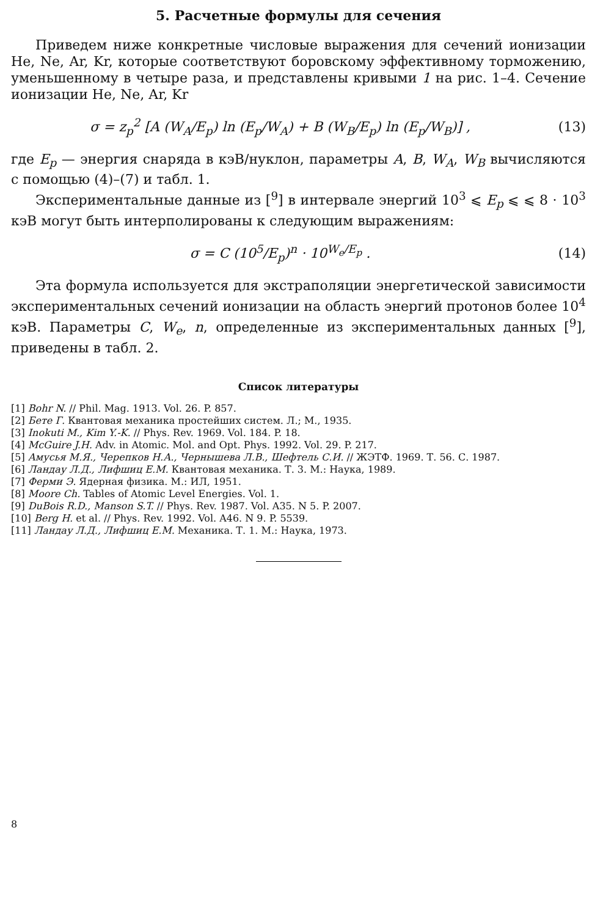5. Расчетные формулы для сечения
Приведем ниже конкретные числовые выражения для сечений ионизации He, Ne, Ar, Kr, которые соответствуют боровскому эффективному торможению, уменьшенному в четыре раза, и представлены кривыми 1 на рис. 1–4. Сечение ионизации He, Ne, Ar, Kr
σ = z<sub>p</sub><sup>2</sup> [A (W<sub>A</sub>/E<sub>p</sub>) ln (E<sub>p</sub>/W<sub>A</sub>) + B (W<sub>B</sub>/E<sub>p</sub>) ln (E<sub>p</sub>/W<sub>B</sub>)] ,
(13)
где E<sub>p</sub> — энергия снаряда в кэВ/нуклон, параметры A, B, W<sub>A</sub>, W<sub>B</sub> вычисляются с помощью (4)–(7) и табл. 1.
Экспериментальные данные из [<sup>9</sup>] в интервале энергий 10<sup>3</sup> ⩽ E<sub>p</sub> ⩽ ⩽ 8 · 10<sup>3</sup> кэВ могут быть интерполированы к следующим выражениям:
σ = C (10<sup>5</sup>/E<sub>p</sub>)<sup>n</sup> · 10<sup>W<sub>e</sub>/E<sub>p</sub></sup> . (14)
Эта формула используется для экстраполяции энергетической зависимости экспериментальных сечений ионизации на область энергий протонов более 10<sup>4</sup> кэВ. Параметры C, W<sub>e</sub>, n, определенные из экспериментальных данных [<sup>9</sup>], приведены в табл. 2.
Список литературы
[1] Bohr N. // Phil. Mag. 1913. Vol. 26. P. 857.
[2] Бете Г. Квантовая механика простейших систем. Л.; М., 1935.
[3] Inokuti M., Kim Y.-K. // Phys. Rev. 1969. Vol. 184. P. 18.
[4] McGuire J.H. Adv. in Atomic. Mol. and Opt. Phys. 1992. Vol. 29. P. 217.
[5] Амусья М.Я., Черепков Н.А., Чернышева Л.В., Шефтель С.И. // ЖЭТФ. 1969. Т. 56. С. 1987.
[6] Ландау Л.Д., Лифшиц Е.М. Квантовая механика. Т. 3. М.: Наука, 1989.
[7] Ферми Э. Ядерная физика. М.: ИЛ, 1951.
[8] Moore Ch. Tables of Atomic Level Energies. Vol. 1.
[9] DuBois R.D., Manson S.T. // Phys. Rev. 1987. Vol. A35. N 5. P. 2007.
[10] Berg H. et al. // Phys. Rev. 1992. Vol. A46. N 9. P. 5539.
[11] Ландау Л.Д., Лифшиц Е.М. Механика. Т. 1. М.: Наука, 1973.
8